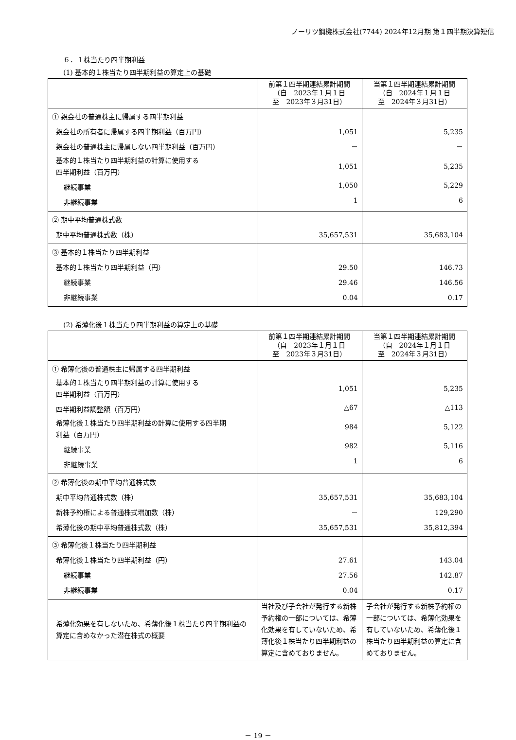ノーリツ鋼機株式会社(7744) 2024年12月期 第１四半期決算短信
６．１株当たり四半期利益
(1) 基本的１株当たり四半期利益の算定上の基礎
| | 前第１四半期連結累計期間 （自 2023年１月１日 至 2023年３月31日） | 当第１四半期連結累計期間 （自 2024年１月１日 至 2024年３月31日） |
| --- | --- | --- |
| ① 親会社の普通株主に帰属する四半期利益 親会社の所有者に帰属する四半期利益（百万円） 親会社の普通株主に帰属しない四半期利益（百万円） 基本的１株当たり四半期利益の計算に使用する 四半期利益（百万円） 継続事業 非継続事業 | 1,051 － 1,051 1,050 1 | 5,235 － 5,235 5,229 6 |
| ② 期中平均普通株式数 期中平均普通株式数（株） | 35,657,531 | 35,683,104 |
| ③ 基本的１株当たり四半期利益 基本的１株当たり四半期利益（円） 継続事業 非継続事業 | 29.50 29.46 0.04 | 146.73 146.56 0.17 |
(2) 希薄化後１株当たり四半期利益の算定上の基礎
| | 前第１四半期連結累計期間 （自 2023年１月１日 至 2023年３月31日） | 当第１四半期連結累計期間 （自 2024年１月１日 至 2024年３月31日） |
| --- | --- | --- |
| ① 希薄化後の普通株主に帰属する四半期利益 基本的１株当たり四半期利益の計算に使用する 四半期利益（百万円） 四半期利益調整額（百万円） 希薄化後１株当たり四半期利益の計算に使用する四半期 利益（百万円） 継続事業 非継続事業 | 1,051 △67 984 982 1 | 5,235 △113 5,122 5,116 6 |
| ② 希薄化後の期中平均普通株式数 期中平均普通株式数（株） 新株予約権による普通株式増加数（株） 希薄化後の期中平均普通株式数（株） | 35,657,531 － 35,657,531 | 35,683,104 129,290 35,812,394 |
| ③ 希薄化後１株当たり四半期利益 希薄化後１株当たり四半期利益（円） 継続事業 非継続事業 | 27.61 27.56 0.04 | 143.04 142.87 0.17 |
| 希薄化効果を有しないため、希薄化後１株当たり四半期利益の算定に含めなかった潜在株式の概要 | 当社及び子会社が発行する新株予約権の一部については、希薄化効果を有していないため、希薄化後１株当たり四半期利益の算定に含めておりません。 | 子会社が発行する新株予約権の一部については、希薄化効果を有していないため、希薄化後１株当たり四半期利益の算定に含めておりません。 |
－ 19 －